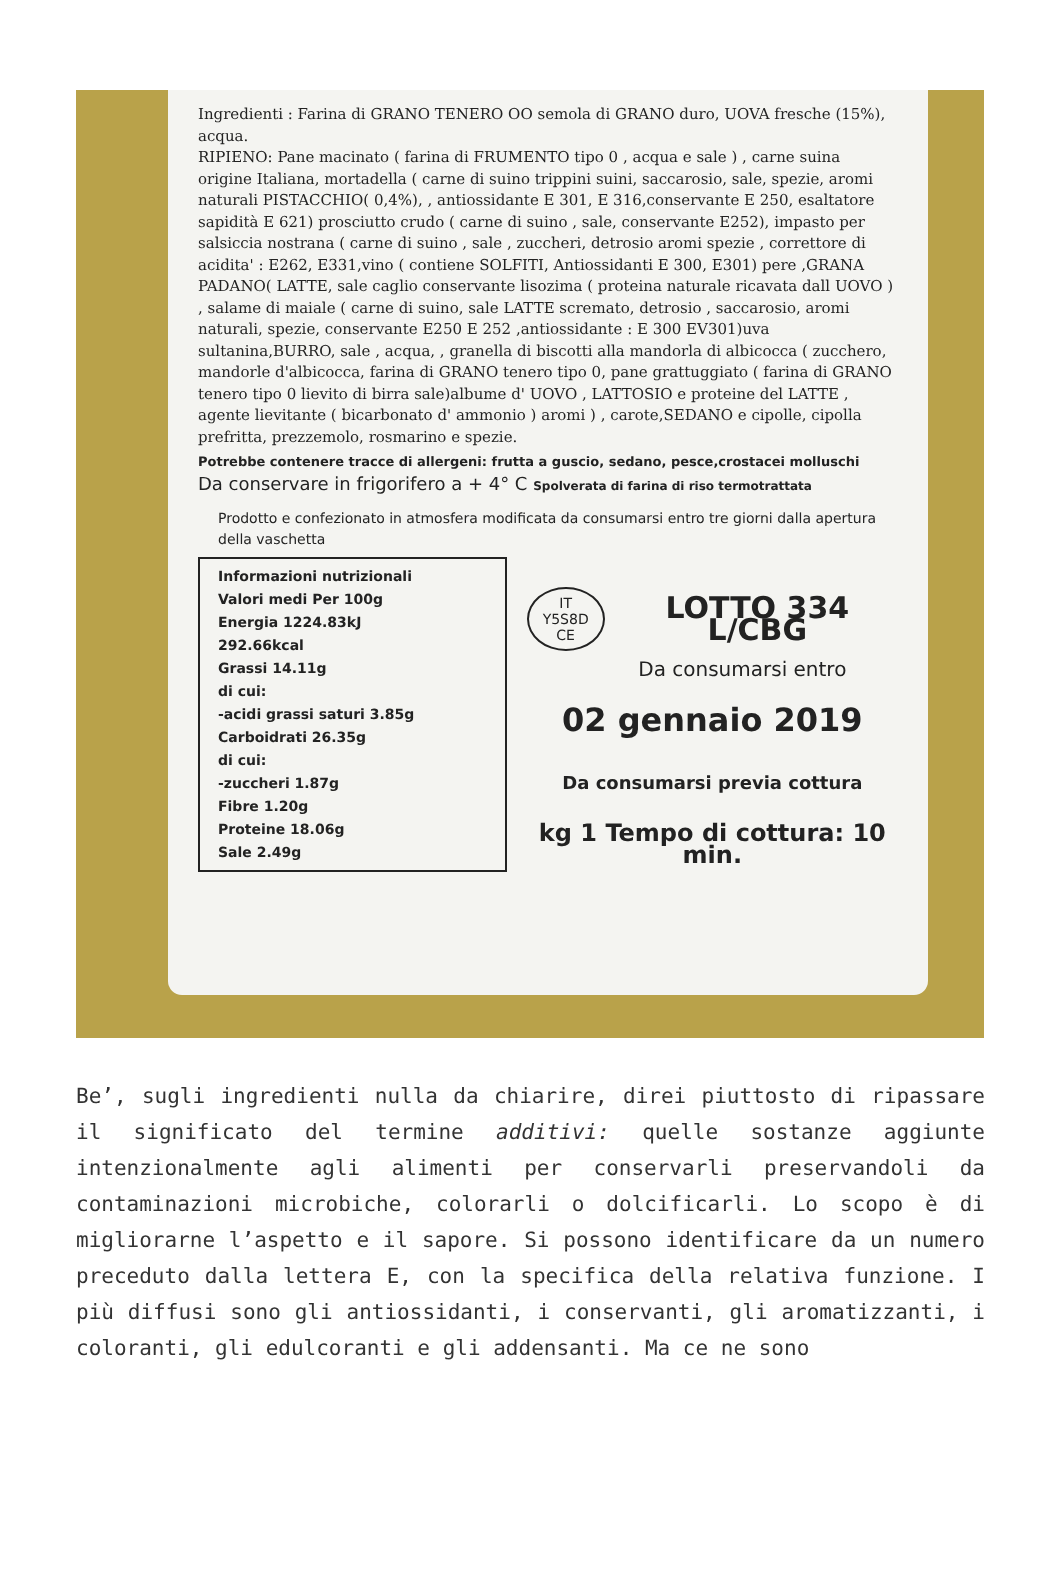Ingredienti : Farina di GRANO TENERO OO semola di GRANO duro, UOVA fresche (15%), acqua.
RIPIENO: Pane macinato ( farina di FRUMENTO tipo 0 , acqua e sale ) , carne suina origine Italiana, mortadella ( carne di suino trippini suini, saccarosio, sale, spezie, aromi naturali PISTACCHIO( 0,4%), , antiossidante E 301, E 316,conservante E 250, esaltatore sapidità E 621) prosciutto crudo ( carne di suino , sale, conservante E252), impasto per salsiccia nostrana ( carne di suino , sale , zuccheri, detrosio aromi spezie , correttore di acidita' : E262, E331,vino ( contiene SOLFITI, Antiossidanti E 300, E301) pere ,GRANA PADANO( LATTE, sale caglio conservante lisozima ( proteina naturale ricavata dall UOVO ) , salame di maiale ( carne di suino, sale LATTE scremato, detrosio , saccarosio, aromi naturali, spezie, conservante E250 E 252 ,antiossidante : E 300 EV301)uva sultanina,BURRO, sale , acqua, , granella di biscotti alla mandorla di albicocca ( zucchero, mandorle d'albicocca, farina di GRANO tenero tipo 0, pane grattuggiato ( farina di GRANO tenero tipo 0 lievito di birra sale)albume d' UOVO , LATTOSIO e proteine del LATTE , agente lievitante ( bicarbonato d' ammonio ) aromi ) , carote,SEDANO e cipolle, cipolla prefritta, prezzemolo, rosmarino e spezie.
Potrebbe contenere tracce di allergeni: frutta a guscio, sedano, pesce,crostacei molluschi
Da conservare in frigorifero a + 4° C Spolverata di farina di riso termotrattata
Prodotto e confezionato in atmosfera modificata da consumarsi entro tre giorni dalla apertura della vaschetta
Informazioni nutrizionali
Valori medi Per 100g
Energia 1224.83kJ
292.66kcal
Grassi 14.11g
di cui:
-acidi grassi saturi 3.85g
Carboidrati 26.35g
di cui:
-zuccheri 1.87g
Fibre 1.20g
Proteine 18.06g
Sale 2.49g
IT
Y5S8D
CE LOTTO 334 L/CBG
Da consumarsi entro
02 gennaio 2019
Da consumarsi previa cottura
kg 1 Tempo di cottura: 10 min.
Be’, sugli ingredienti nulla da chiarire, direi piuttosto di ripassare il significato del termine additivi: quelle sostanze aggiunte intenzionalmente agli alimenti per conservarli preservandoli da contaminazioni microbiche, colorarli o dolcificarli. Lo scopo è di migliorarne l’aspetto e il sapore. Si possono identificare da un numero preceduto dalla lettera E, con la specifica della relativa funzione. I più diffusi sono gli antiossidanti, i conservanti, gli aromatizzanti, i coloranti, gli edulcoranti e gli addensanti. Ma ce ne sono